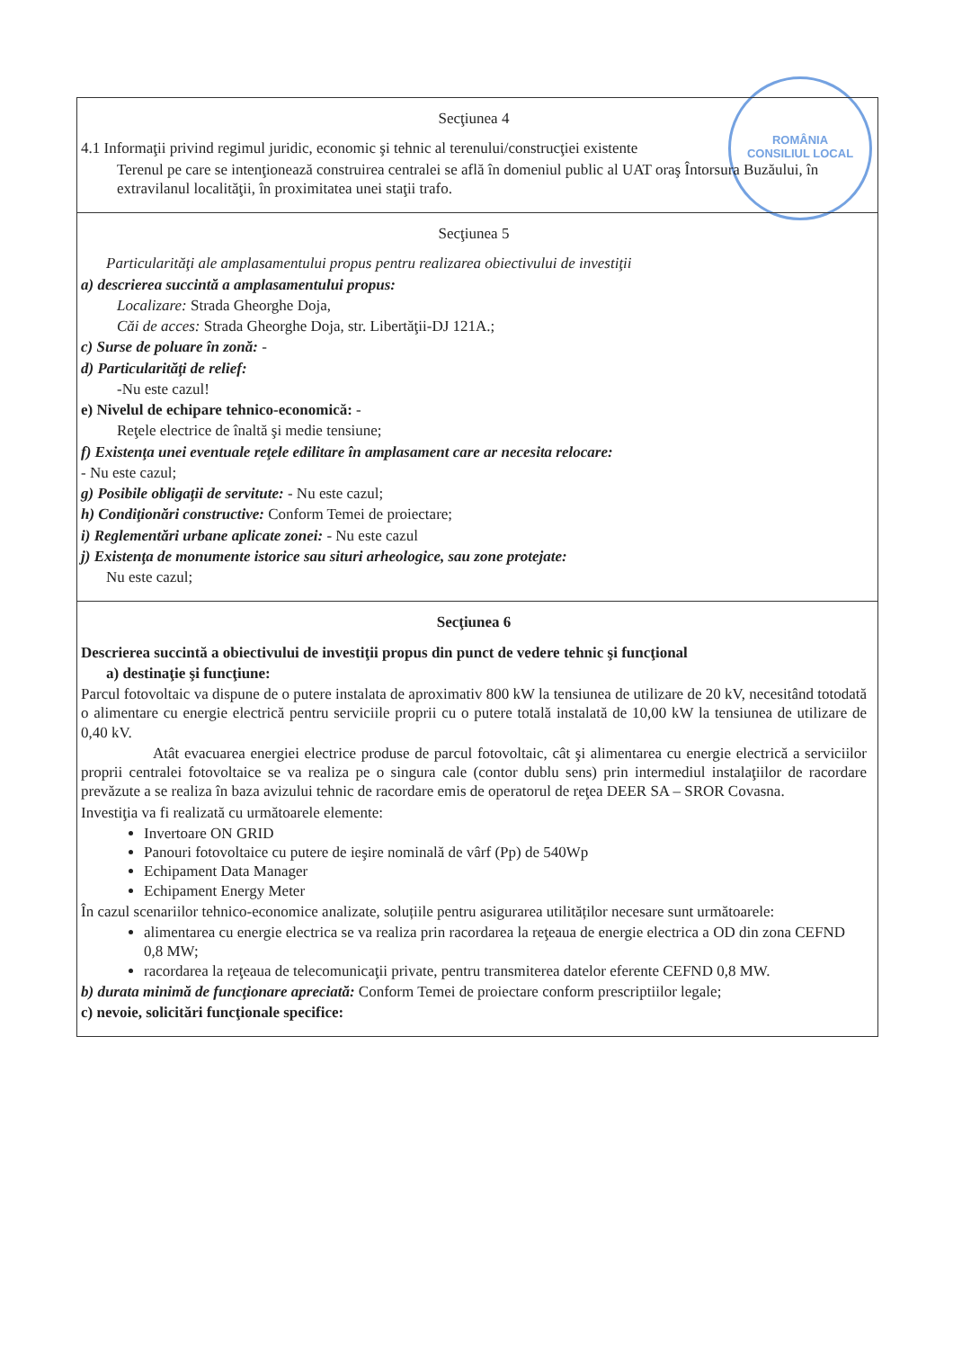ROMÂNIA
CONSILIUL LOCAL
Secţiunea 4
4.1 Informaţii privind regimul juridic, economic şi tehnic al terenului/construcţiei existente
Terenul pe care se intenţionează construirea centralei se află în domeniul public al UAT oraş Întorsura Buzăului, în extravilanul localităţii, în proximitatea unei staţii trafo.
Secţiunea 5
Particularităţi ale amplasamentului propus pentru realizarea obiectivului de investiţii
a) descrierea succintă a amplasamentului propus:
Localizare: Strada Gheorghe Doja,
Căi de acces: Strada Gheorghe Doja, str. Libertăţii-DJ 121A.;
c) Surse de poluare în zonă: -
d) Particularităţi de relief:
-Nu este cazul!
e) Nivelul de echipare tehnico-economică: -
Reţele electrice de înaltă şi medie tensiune;
f) Existenţa unei eventuale reţele edilitare în amplasament care ar necesita relocare:
- Nu este cazul;
g) Posibile obligaţii de servitute: - Nu este cazul;
h) Condiţionări constructive: Conform Temei de proiectare;
i) Reglementări urbane aplicate zonei: - Nu este cazul
j) Existenţa de monumente istorice sau situri arheologice, sau zone protejate:
Nu este cazul;
Secţiunea 6
Descrierea succintă a obiectivului de investiţii propus din punct de vedere tehnic şi funcţional
a) destinaţie şi funcţiune:
Parcul fotovoltaic va dispune de o putere instalata de aproximativ 800 kW la tensiunea de utilizare de 20 kV, necesitând totodată o alimentare cu energie electrică pentru serviciile proprii cu o putere totală instalată de 10,00 kW la tensiunea de utilizare de 0,40 kV.
Atât evacuarea energiei electrice produse de parcul fotovoltaic, cât şi alimentarea cu energie electrică a serviciilor proprii centralei fotovoltaice se va realiza pe o singura cale (contor dublu sens) prin intermediul instalaţiilor de racordare prevăzute a se realiza în baza avizului tehnic de racordare emis de operatorul de reţea DEER SA – SROR Covasna.
Investiţia va fi realizată cu următoarele elemente:
Invertoare ON GRID
Panouri fotovoltaice cu putere de ieşire nominală de vârf (Pp) de 540Wp
Echipament Data Manager
Echipament Energy Meter
În cazul scenariilor tehnico-economice analizate, soluțiile pentru asigurarea utilităților necesare sunt următoarele:
alimentarea cu energie electrica se va realiza prin racordarea la reţeaua de energie electrica a OD din zona CEFND 0,8 MW;
racordarea la reţeaua de telecomunicaţii private, pentru transmiterea datelor eferente CEFND 0,8 MW.
b) durata minimă de funcţionare apreciată: Conform Temei de proiectare conform prescriptiilor legale;
c) nevoie, solicitări funcţionale specifice: